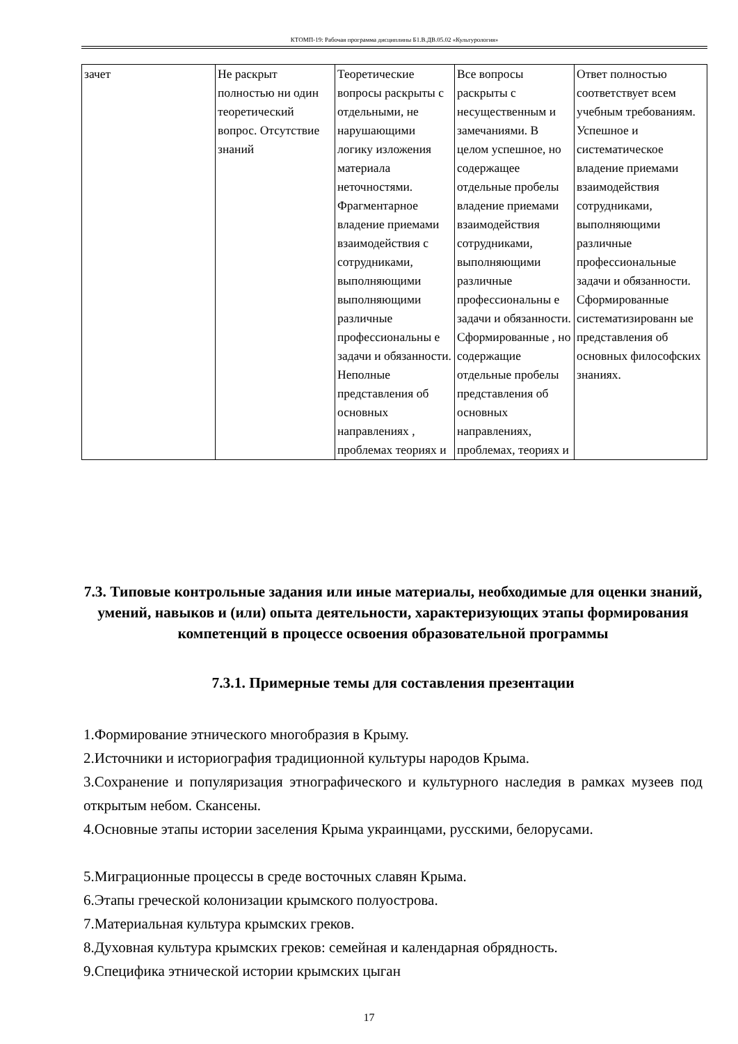КТОМП-19: Рабочая программа дисциплины Б1.В.ДВ.05.02 «Культурология»
| зачет | Не раскрыт полностью ни один теоретический вопрос. Отсутствие знаний | Теоретические вопросы раскрыты с отдельными, не нарушающими логику изложения материала неточностями. Фрагментарное владение приемами взаимодействия с сотрудниками, выполняющими выполняющими различные профессиональны е задачи и обязанности. Неполные представления об основных направлениях , проблемах теориях и | Все вопросы раскрыты с несущественным и замечаниями. В целом успешное, но содержащее отдельные пробелы владение приемами взаимодействия сотрудниками, выполняющими различные профессиональны е задачи и обязанности. Сформированные , но содержащие отдельные пробелы представления об основных направлениях, проблемах, теориях и | Ответ полностью соответствует всем учебным требованиям. Успешное и систематическое владение приемами взаимодействия сотрудниками, выполняющими различные профессиональные задачи и обязанности. Сформированные систематизированн ые представления об основных философских знаниях. |
7.3. Типовые контрольные задания или иные материалы, необходимые для оценки знаний, умений, навыков и (или) опыта деятельности, характеризующих этапы формирования компетенций в процессе освоения образовательной программы
7.3.1. Примерные темы для составления презентации
1.Формирование этнического многобразия в Крыму.
2.Источники и историография традиционной культуры народов Крыма.
3.Сохранение и популяризация этнографического и культурного наследия в рамках музеев под открытым небом. Скансены.
4.Основные этапы истории заселения Крыма украинцами, русскими, белорусами.
5.Миграционные процессы в среде восточных славян Крыма.
6.Этапы греческой колонизации крымского полуострова.
7.Материальная культура крымских греков.
8.Духовная культура крымских греков: семейная и календарная обрядность.
9.Специфика этнической истории крымских цыган
17